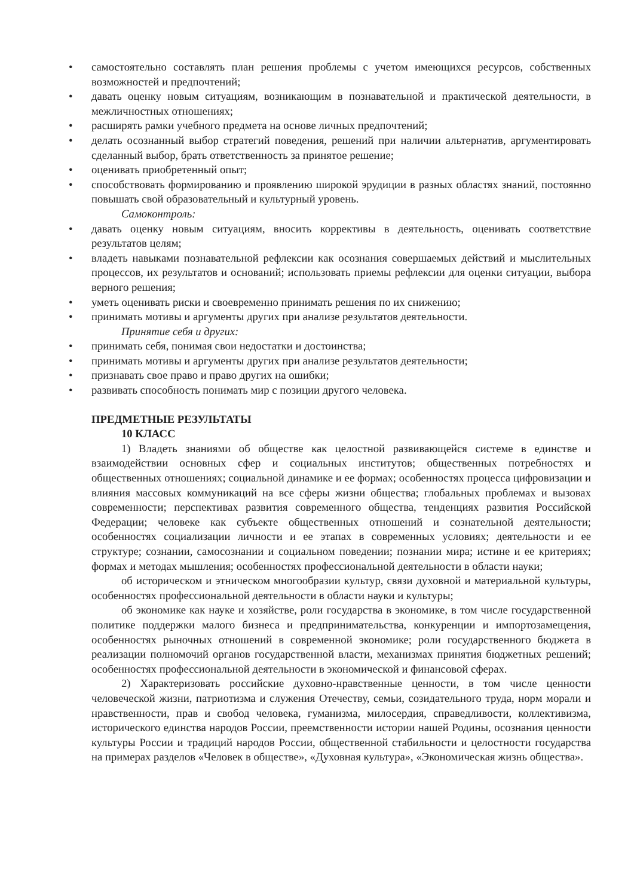• самостоятельно составлять план решения проблемы с учетом имеющихся ресурсов, собственных возможностей и предпочтений;
• давать оценку новым ситуациям, возникающим в познавательной и практической деятельности, в межличностных отношениях;
• расширять рамки учебного предмета на основе личных предпочтений;
• делать осознанный выбор стратегий поведения, решений при наличии альтернатив, аргументировать сделанный выбор, брать ответственность за принятое решение;
• оценивать приобретенный опыт;
• способствовать формированию и проявлению широкой эрудиции в разных областях знаний, постоянно повышать свой образовательный и культурный уровень.
Самоконтроль:
• давать оценку новым ситуациям, вносить коррективы в деятельность, оценивать соответствие результатов целям;
• владеть навыками познавательной рефлексии как осознания совершаемых действий и мыслительных процессов, их результатов и оснований; использовать приемы рефлексии для оценки ситуации, выбора верного решения;
• уметь оценивать риски и своевременно принимать решения по их снижению;
• принимать мотивы и аргументы других при анализе результатов деятельности.
Принятие себя и других:
• принимать себя, понимая свои недостатки и достоинства;
• принимать мотивы и аргументы других при анализе результатов деятельности;
• признавать свое право и право других на ошибки;
• развивать способность понимать мир с позиции другого человека.
ПРЕДМЕТНЫЕ РЕЗУЛЬТАТЫ
10 КЛАСС
1) Владеть знаниями об обществе как целостной развивающейся системе в единстве и взаимодействии основных сфер и социальных институтов; общественных потребностях и общественных отношениях; социальной динамике и ее формах; особенностях процесса цифровизации и влияния массовых коммуникаций на все сферы жизни общества; глобальных проблемах и вызовах современности; перспективах развития современного общества, тенденциях развития Российской Федерации; человеке как субъекте общественных отношений и сознательной деятельности; особенностях социализации личности и ее этапах в современных условиях; деятельности и ее структуре; сознании, самосознании и социальном поведении; познании мира; истине и ее критериях; формах и методах мышления; особенностях профессиональной деятельности в области науки;
об историческом и этническом многообразии культур, связи духовной и материальной культуры, особенностях профессиональной деятельности в области науки и культуры;
об экономике как науке и хозяйстве, роли государства в экономике, в том числе государственной политике поддержки малого бизнеса и предпринимательства, конкуренции и импортозамещения, особенностях рыночных отношений в современной экономике; роли государственного бюджета в реализации полномочий органов государственной власти, механизмах принятия бюджетных решений; особенностях профессиональной деятельности в экономической и финансовой сферах.
2) Характеризовать российские духовно-нравственные ценности, в том числе ценности человеческой жизни, патриотизма и служения Отечеству, семьи, созидательного труда, норм морали и нравственности, прав и свобод человека, гуманизма, милосердия, справедливости, коллективизма, исторического единства народов России, преемственности истории нашей Родины, осознания ценности культуры России и традиций народов России, общественной стабильности и целостности государства на примерах разделов «Человек в обществе», «Духовная культура», «Экономическая жизнь общества».